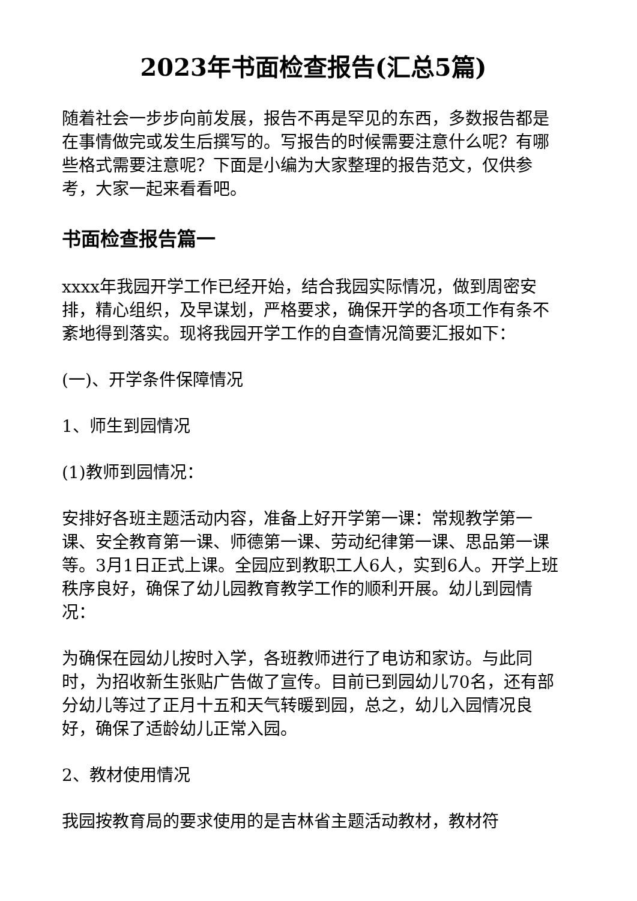2023年书面检查报告(汇总5篇)
随着社会一步步向前发展，报告不再是罕见的东西，多数报告都是在事情做完或发生后撰写的。写报告的时候需要注意什么呢？有哪些格式需要注意呢？下面是小编为大家整理的报告范文，仅供参考，大家一起来看看吧。
书面检查报告篇一
xxxx年我园开学工作已经开始，结合我园实际情况，做到周密安排，精心组织，及早谋划，严格要求，确保开学的各项工作有条不紊地得到落实。现将我园开学工作的自查情况简要汇报如下：
(一)、开学条件保障情况
1、师生到园情况
(1)教师到园情况：
安排好各班主题活动内容，准备上好开学第一课：常规教学第一课、安全教育第一课、师德第一课、劳动纪律第一课、思品第一课等。3月1日正式上课。全园应到教职工人6人，实到6人。开学上班秩序良好，确保了幼儿园教育教学工作的顺利开展。幼儿到园情况：
为确保在园幼儿按时入学，各班教师进行了电访和家访。与此同时，为招收新生张贴广告做了宣传。目前已到园幼儿70名，还有部分幼儿等过了正月十五和天气转暖到园，总之，幼儿入园情况良好，确保了适龄幼儿正常入园。
2、教材使用情况
我园按教育局的要求使用的是吉林省主题活动教材，教材符